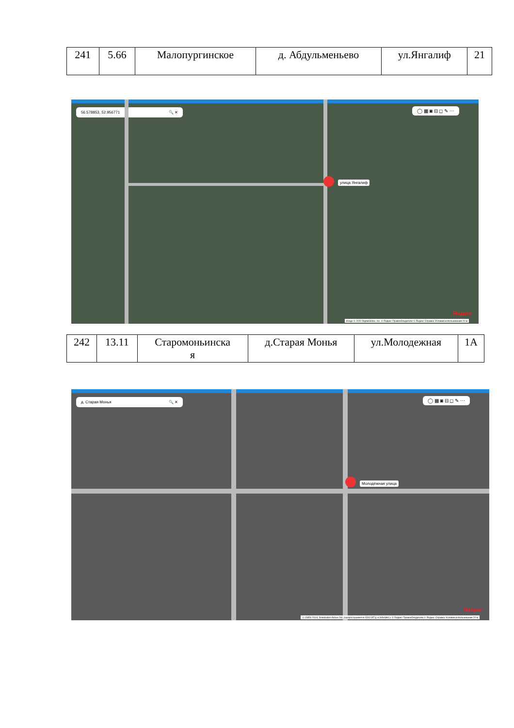| 241 | 5.66 | Малопургинское | д. Абдульменьево | ул.Янгалиф | 21 |
56.578853, 52.956771 🔍 ✕
◯ ▦ ◙ ⊟ ◻ ✎ ⋯
улица Янгалиф
Яндекс
Image © 2020 DigitalGlobe, Inc. © Яндекс Правообладатели © Яндекс Справка Условия использования 20 м
| 242 | 13.11 | Старомоньинска я | д.Старая Монья | ул.Молодежная | 1А |
д. Старая Монья 🔍 ✕
◯ ▦ ◙ ⊟ ◻ ✎ ⋯
Молодёжная улица
Яндекс
© CNES 2018, Distribution Airbus DS, распространяется ООО ИТЦ «СКАНЭКС» © Яндекс Правообладатели © Яндекс Справка Условия использования 20 м